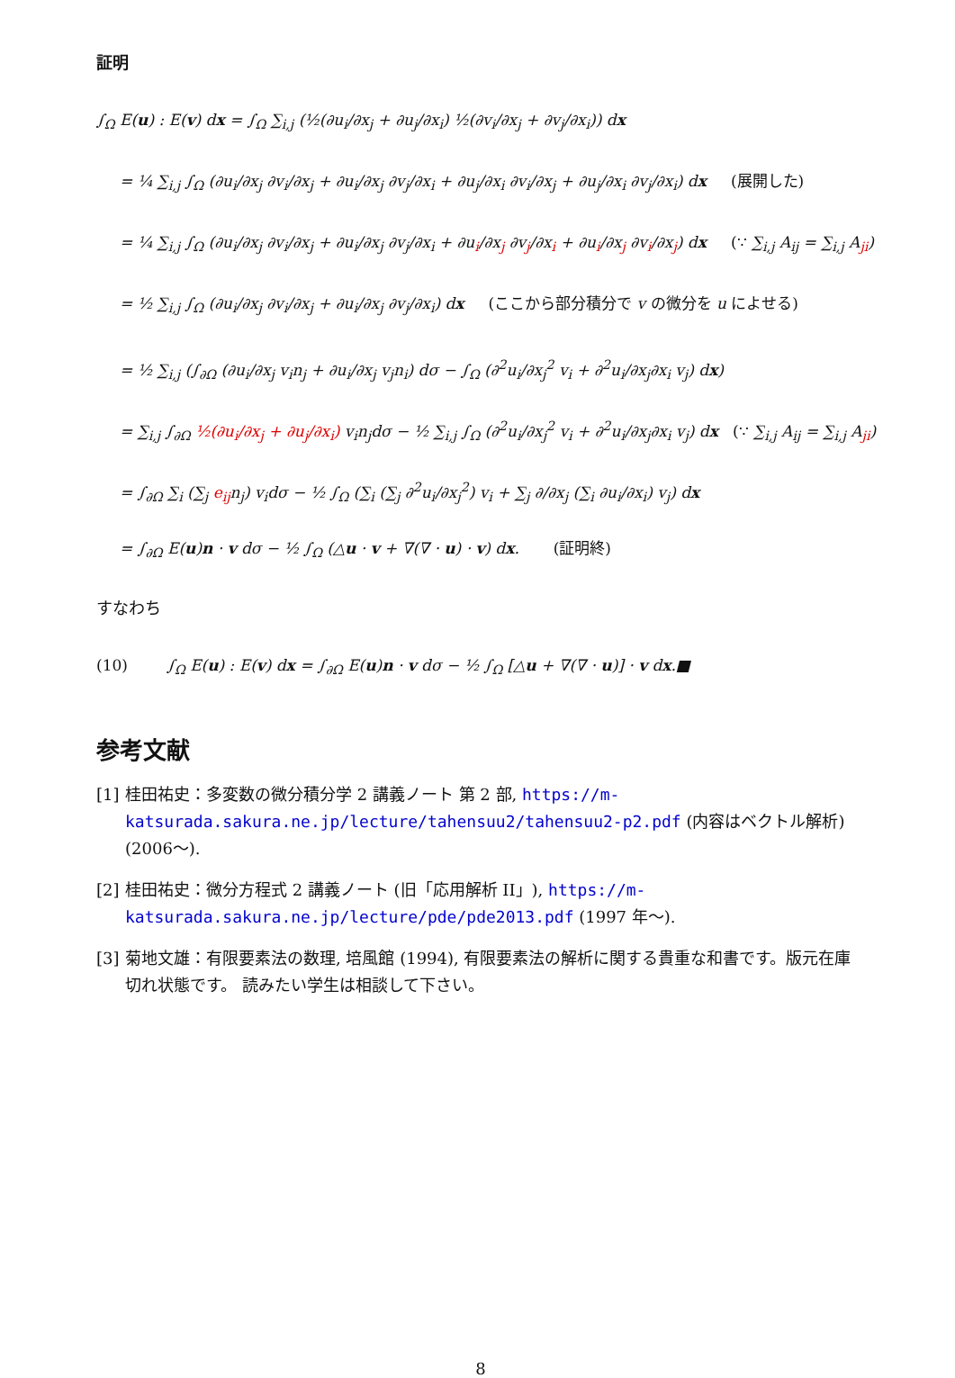証明
∫<sub>Ω</sub> E(u) : E(v) dx = ∫<sub>Ω</sub> ∑<sub>i,j</sub> (½(∂u<sub>i</sub>/∂x<sub>j</sub> + ∂u<sub>j</sub>/∂x<sub>i</sub>) ½(∂v<sub>i</sub>/∂x<sub>j</sub> + ∂v<sub>j</sub>/∂x<sub>i</sub>)) dx
= ¼ ∑<sub>i,j</sub> ∫<sub>Ω</sub> (∂u<sub>i</sub>/∂x<sub>j</sub> ∂v<sub>i</sub>/∂x<sub>j</sub> + ∂u<sub>i</sub>/∂x<sub>j</sub> ∂v<sub>j</sub>/∂x<sub>i</sub> + ∂u<sub>j</sub>/∂x<sub>i</sub> ∂v<sub>i</sub>/∂x<sub>j</sub> + ∂u<sub>j</sub>/∂x<sub>i</sub> ∂v<sub>j</sub>/∂x<sub>i</sub>) dx (展開した)
= ¼ ∑<sub>i,j</sub> ∫<sub>Ω</sub> (∂u<sub>i</sub>/∂x<sub>j</sub> ∂v<sub>i</sub>/∂x<sub>j</sub> + ∂u<sub>i</sub>/∂x<sub>j</sub> ∂v<sub>j</sub>/∂x<sub>i</sub> + ∂u<sub>i</sub>/∂x<sub>j</sub> ∂v<sub>j</sub>/∂x<sub>i</sub> + ∂u<sub>i</sub>/∂x<sub>j</sub> ∂v<sub>i</sub>/∂x<sub>j</sub>) dx (∵ ∑<sub>i,j</sub> A<sub>ij</sub> = ∑<sub>i,j</sub> A<sub>ji</sub>)
= ½ ∑<sub>i,j</sub> ∫<sub>Ω</sub> (∂u<sub>i</sub>/∂x<sub>j</sub> ∂v<sub>i</sub>/∂x<sub>j</sub> + ∂u<sub>i</sub>/∂x<sub>j</sub> ∂v<sub>j</sub>/∂x<sub>i</sub>) dx (ここから部分積分で v の微分を u によせる)
= ½ ∑<sub>i,j</sub> (∫<sub>∂Ω</sub> (∂u<sub>i</sub>/∂x<sub>j</sub> v<sub>i</sub>n<sub>j</sub> + ∂u<sub>i</sub>/∂x<sub>j</sub> v<sub>j</sub>n<sub>i</sub>) dσ − ∫<sub>Ω</sub> (∂<sup>2</sup>u<sub>i</sub>/∂x<sub>j</sub><sup>2</sup> v<sub>i</sub> + ∂<sup>2</sup>u<sub>i</sub>/∂x<sub>j</sub>∂x<sub>i</sub> v<sub>j</sub>) dx)
= ∑<sub>i,j</sub> ∫<sub>∂Ω</sub> ½(∂u<sub>i</sub>/∂x<sub>j</sub> + ∂u<sub>j</sub>/∂x<sub>i</sub>) v<sub>i</sub>n<sub>j</sub>dσ − ½ ∑<sub>i,j</sub> ∫<sub>Ω</sub> (∂<sup>2</sup>u<sub>i</sub>/∂x<sub>j</sub><sup>2</sup> v<sub>i</sub> + ∂<sup>2</sup>u<sub>i</sub>/∂x<sub>j</sub>∂x<sub>i</sub> v<sub>j</sub>) dx (∵ ∑<sub>i,j</sub> A<sub>ij</sub> = ∑<sub>i,j</sub> A<sub>ji</sub>)
= ∫<sub>∂Ω</sub> ∑<sub>i</sub> (∑<sub>j</sub> e<sub>ij</sub>n<sub>j</sub>) v<sub>i</sub>dσ − ½ ∫<sub>Ω</sub> (∑<sub>i</sub> (∑<sub>j</sub> ∂<sup>2</sup>u<sub>i</sub>/∂x<sub>j</sub><sup>2</sup>) v<sub>i</sub> + ∑<sub>j</sub> ∂/∂x<sub>j</sub> (∑<sub>i</sub> ∂u<sub>i</sub>/∂x<sub>i</sub>) v<sub>j</sub>) dx
= ∫<sub>∂Ω</sub> E(u)n · v dσ − ½ ∫<sub>Ω</sub> (△u · v + ∇(∇ · u) · v) dx. (証明終)
すなわち
(10) ∫<sub>Ω</sub> E(u) : E(v) dx = ∫<sub>∂Ω</sub> E(u)n · v dσ − ½ ∫<sub>Ω</sub> [△u + ∇(∇ · u)] · v dx.■
参考文献
[1] 桂田祐史：多変数の微分積分学 2 講義ノート 第 2 部, https://m-katsurada.sakura.ne.jp/lecture/tahensuu2/tahensuu2-p2.pdf (内容はベクトル解析) (2006〜).
[2] 桂田祐史：微分方程式 2 講義ノート (旧「応用解析 II」), https://m-katsurada.sakura.ne.jp/lecture/pde/pde2013.pdf (1997 年〜).
[3] 菊地文雄：有限要素法の数理, 培風館 (1994), 有限要素法の解析に関する貴重な和書です。版元在庫切れ状態です。 読みたい学生は相談して下さい。
8